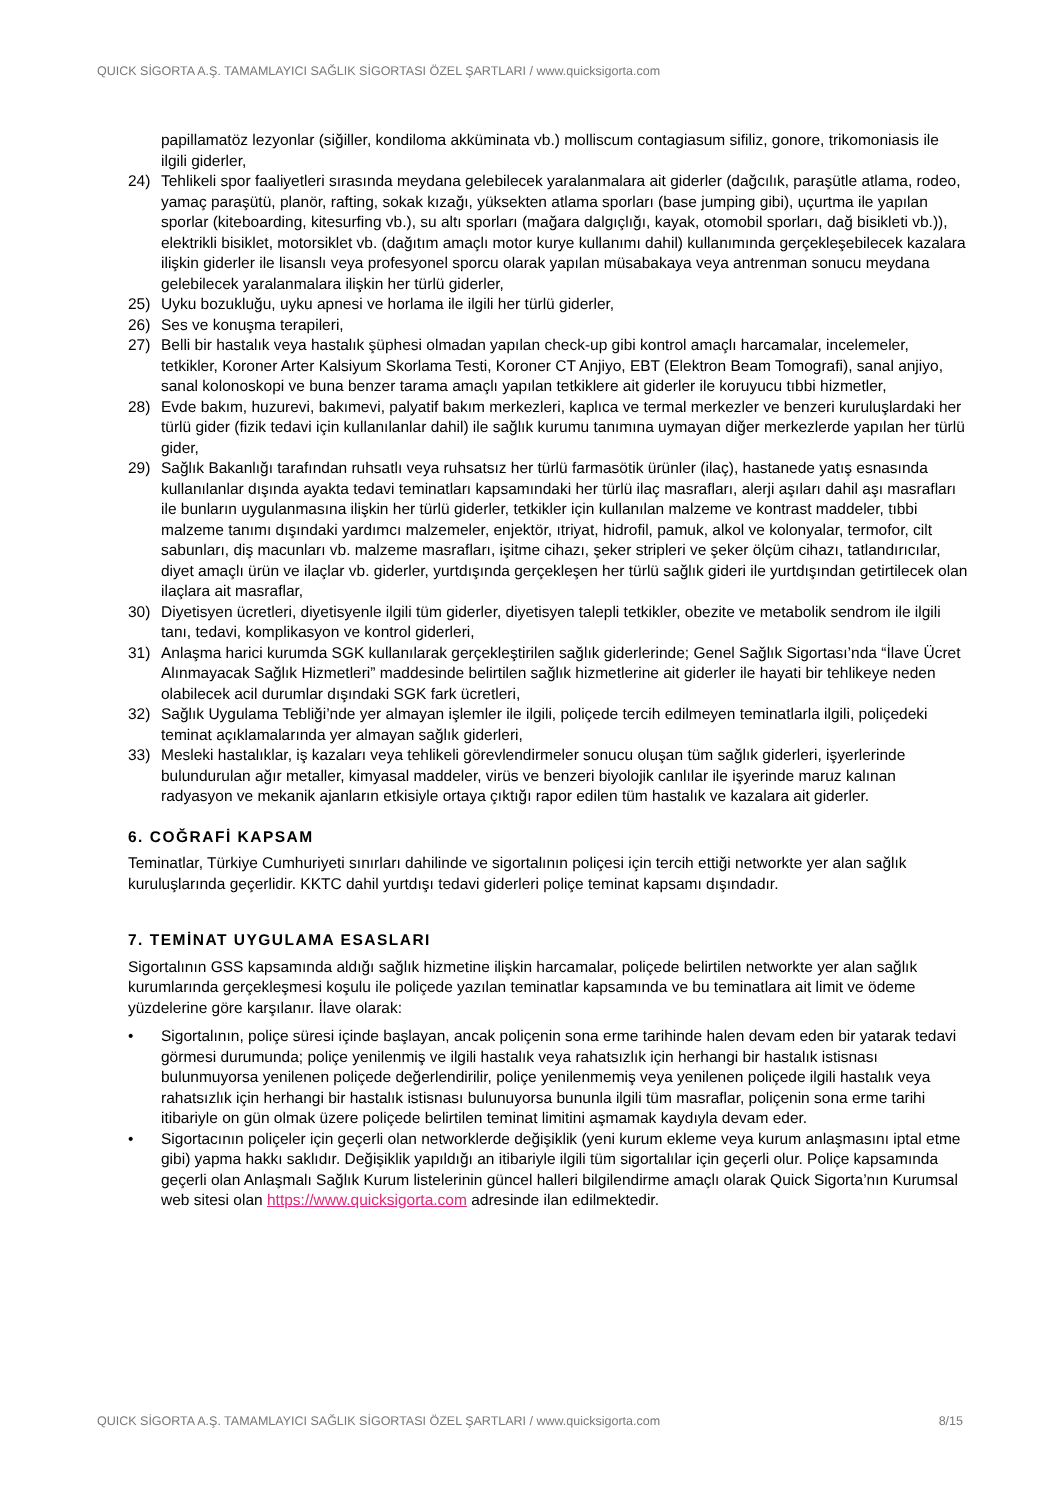QUICK SİGORTA A.Ş. TAMAMLAYICI SAĞLIK SİGORTASI ÖZEL ŞARTLARI / www.quicksigorta.com
papillamatöz lezyonlar (siğiller, kondiloma akküminata vb.) molliscum contagiasum sifiliz, gonore, trikomoniasis ile ilgili giderler,
24) Tehlikeli spor faaliyetleri sırasında meydana gelebilecek yaralanmalara ait giderler (dağcılık, paraşütle atlama, rodeo, yamaç paraşütü, planör, rafting, sokak kızağı, yüksekten atlama sporları (base jumping gibi), uçurtma ile yapılan sporlar (kiteboarding, kitesurfing vb.), su altı sporları (mağara dalgıçlığı, kayak, otomobil sporları, dağ bisikleti vb.)), elektrikli bisiklet, motorsiklet vb. (dağıtım amaçlı motor kurye kullanımı dahil) kullanımında gerçekleşebilecek kazalara ilişkin giderler ile lisanslı veya profesyonel sporcu olarak yapılan müsabakaya veya antrenman sonucu meydana gelebilecek yaralanmalara ilişkin her türlü giderler,
25) Uyku bozukluğu, uyku apnesi ve horlama ile ilgili her türlü giderler,
26) Ses ve konuşma terapileri,
27) Belli bir hastalık veya hastalık şüphesi olmadan yapılan check-up gibi kontrol amaçlı harcamalar, incelemeler, tetkikler, Koroner Arter Kalsiyum Skorlama Testi, Koroner CT Anjiyo, EBT (Elektron Beam Tomografi), sanal anjiyo, sanal kolonoskopi ve buna benzer tarama amaçlı yapılan tetkiklere ait giderler ile koruyucu tıbbi hizmetler,
28) Evde bakım, huzurevi, bakımevi, palyatif bakım merkezleri, kaplıca ve termal merkezler ve benzeri kuruluşlardaki her türlü gider (fizik tedavi için kullanılanlar dahil) ile sağlık kurumu tanımına uymayan diğer merkezlerde yapılan her türlü gider,
29) Sağlık Bakanlığı tarafından ruhsatlı veya ruhsatsız her türlü farmasötik ürünler (ilaç), hastanede yatış esnasında kullanılanlar dışında ayakta tedavi teminatları kapsamındaki her türlü ilaç masrafları, alerji aşıları dahil aşı masrafları ile bunların uygulanmasına ilişkin her türlü giderler, tetkikler için kullanılan malzeme ve kontrast maddeler, tıbbi malzeme tanımı dışındaki yardımcı malzemeler, enjektör, ıtriyat, hidrofil, pamuk, alkol ve kolonyalar, termofor, cilt sabunları, diş macunları vb. malzeme masrafları, işitme cihazı, şeker stripleri ve şeker ölçüm cihazı, tatlandırıcılar, diyet amaçlı ürün ve ilaçlar vb. giderler, yurtdışında gerçekleşen her türlü sağlık gideri ile yurtdışından getirtilecek olan ilaçlara ait masraflar,
30) Diyetisyen ücretleri, diyetisyenle ilgili tüm giderler, diyetisyen talepli tetkikler, obezite ve metabolik sendrom ile ilgili tanı, tedavi, komplikasyon ve kontrol giderleri,
31) Anlaşma harici kurumda SGK kullanılarak gerçekleştirilen sağlık giderlerinde; Genel Sağlık Sigortası’nda “İlave Ücret Alınmayacak Sağlık Hizmetleri” maddesinde belirtilen sağlık hizmetlerine ait giderler ile hayati bir tehlikeye neden olabilecek acil durumlar dışındaki SGK fark ücretleri,
32) Sağlık Uygulama Tebliği’nde yer almayan işlemler ile ilgili, poliçede tercih edilmeyen teminatlarla ilgili, poliçedeki teminat açıklamalarında yer almayan sağlık giderleri,
33) Mesleki hastalıklar, iş kazaları veya tehlikeli görevlendirmeler sonucu oluşan tüm sağlık giderleri, işyerlerinde bulundurulan ağır metaller, kimyasal maddeler, virüs ve benzeri biyolojik canlılar ile işyerinde maruz kalınan radyasyon ve mekanik ajanların etkisiyle ortaya çıktığı rapor edilen tüm hastalık ve kazalara ait giderler.
6. COĞRAFİ KAPSAM
Teminatlar, Türkiye Cumhuriyeti sınırları dahilinde ve sigortalının poliçesi için tercih ettiği networkte yer alan sağlık kuruluşlarında geçerlidir. KKTC dahil yurtdışı tedavi giderleri poliçe teminat kapsamı dışındadır.
7. TEMİNAT UYGULAMA ESASLARI
Sigortalının GSS kapsamında aldığı sağlık hizmetine ilişkin harcamalar, poliçede belirtilen networkte yer alan sağlık kurumlarında gerçekleşmesi koşulu ile poliçede yazılan teminatlar kapsamında ve bu teminatlara ait limit ve ödeme yüzdelerine göre karşılanır. İlave olarak:
• Sigortalının, poliçe süresi içinde başlayan, ancak poliçenin sona erme tarihinde halen devam eden bir yatarak tedavi görmesi durumunda; poliçe yenilenmiş ve ilgili hastalık veya rahatsızlık için herhangi bir hastalık istisnası bulunmuyorsa yenilenen poliçede değerlendirilir, poliçe yenilenmemiş veya yenilenen poliçede ilgili hastalık veya rahatsızlık için herhangi bir hastalık istisnası bulunuyorsa bununla ilgili tüm masraflar, poliçenin sona erme tarihi itibariyle on gün olmak üzere poliçede belirtilen teminat limitini aşmamak kaydıyla devam eder.
• Sigortacının poliçeler için geçerli olan networklerde değişiklik (yeni kurum ekleme veya kurum anlaşmasını iptal etme gibi) yapma hakkı saklıdır. Değişiklik yapıldığı an itibariyle ilgili tüm sigortalılar için geçerli olur. Poliçe kapsamında geçerli olan Anlaşmalı Sağlık Kurum listelerinin güncel halleri bilgilendirme amaçlı olarak Quick Sigorta’nın Kurumsal web sitesi olan https://www.quicksigorta.com adresinde ilan edilmektedir.
QUICK SİGORTA A.Ş. TAMAMLAYICI SAĞLIK SİGORTASI ÖZEL ŞARTLARI / www.quicksigorta.com 8/15